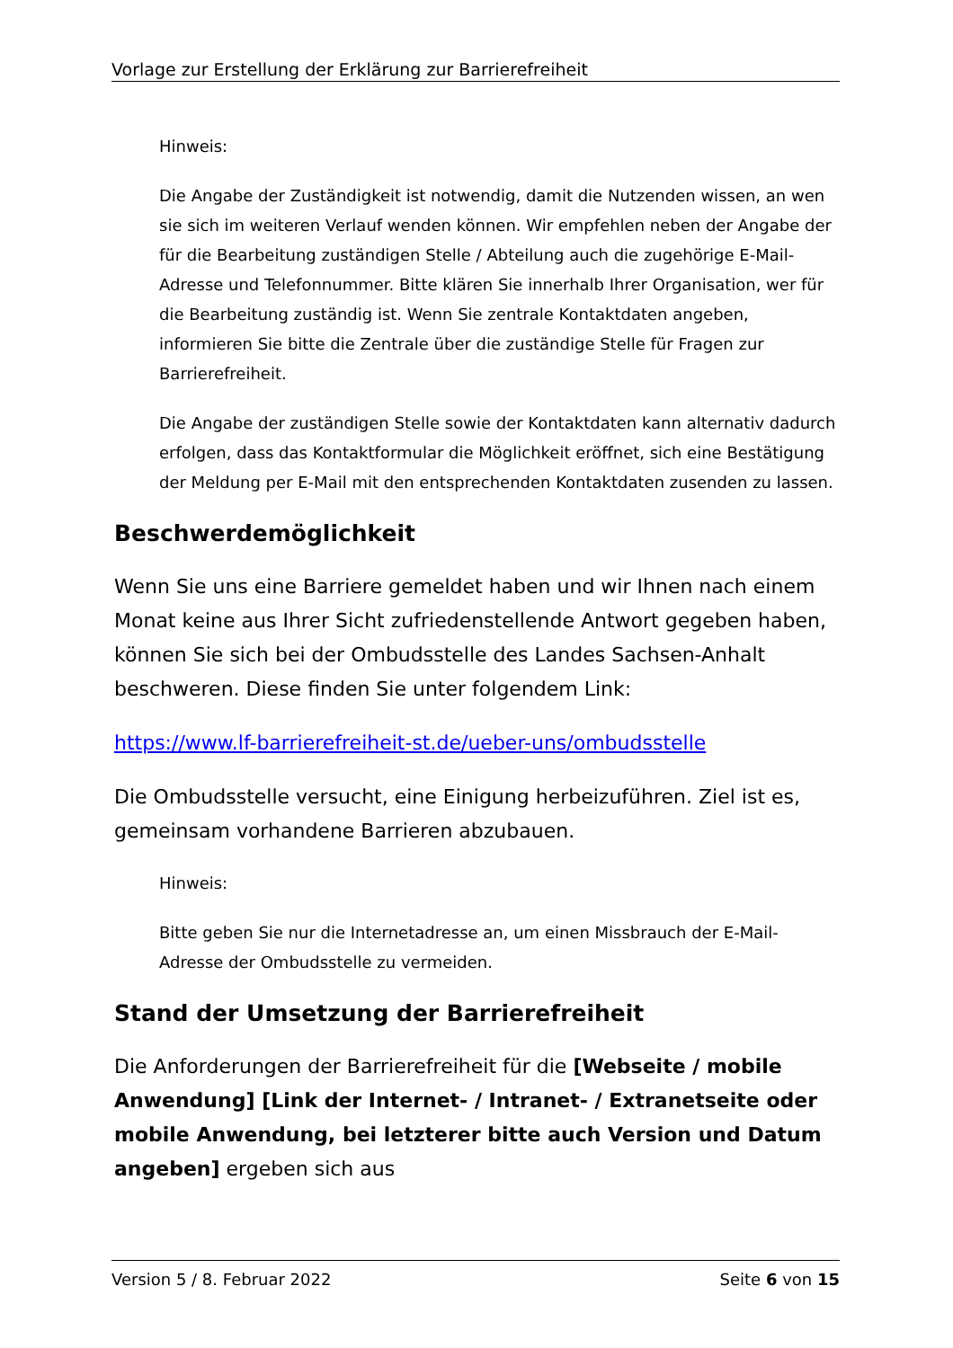Vorlage zur Erstellung der Erklärung zur Barrierefreiheit
Hinweis:
Die Angabe der Zuständigkeit ist notwendig, damit die Nutzenden wissen, an wen sie sich im weiteren Verlauf wenden können. Wir empfehlen neben der Angabe der für die Bearbeitung zuständigen Stelle / Abteilung auch die zugehörige E-Mail-Adresse und Telefonnummer. Bitte klären Sie innerhalb Ihrer Organisation, wer für die Bearbeitung zuständig ist. Wenn Sie zentrale Kontaktdaten angeben, informieren Sie bitte die Zentrale über die zuständige Stelle für Fragen zur Barrierefreiheit.
Die Angabe der zuständigen Stelle sowie der Kontaktdaten kann alternativ dadurch erfolgen, dass das Kontaktformular die Möglichkeit eröffnet, sich eine Bestätigung der Meldung per E-Mail mit den entsprechenden Kontaktdaten zusenden zu lassen.
Beschwerdemöglichkeit
Wenn Sie uns eine Barriere gemeldet haben und wir Ihnen nach einem Monat keine aus Ihrer Sicht zufriedenstellende Antwort gegeben haben, können Sie sich bei der Ombudsstelle des Landes Sachsen-Anhalt beschweren. Diese finden Sie unter folgendem Link:
https://www.lf-barrierefreiheit-st.de/ueber-uns/ombudsstelle
Die Ombudsstelle versucht, eine Einigung herbeizuführen. Ziel ist es, gemeinsam vorhandene Barrieren abzubauen.
Hinweis:
Bitte geben Sie nur die Internetadresse an, um einen Missbrauch der E-Mail-Adresse der Ombudsstelle zu vermeiden.
Stand der Umsetzung der Barrierefreiheit
Die Anforderungen der Barrierefreiheit für die [Webseite / mobile Anwendung] [Link der Internet- / Intranet- / Extranetseite oder mobile Anwendung, bei letzterer bitte auch Version und Datum angeben] ergeben sich aus
Version 5 / 8. Februar 2022 Seite 6 von 15